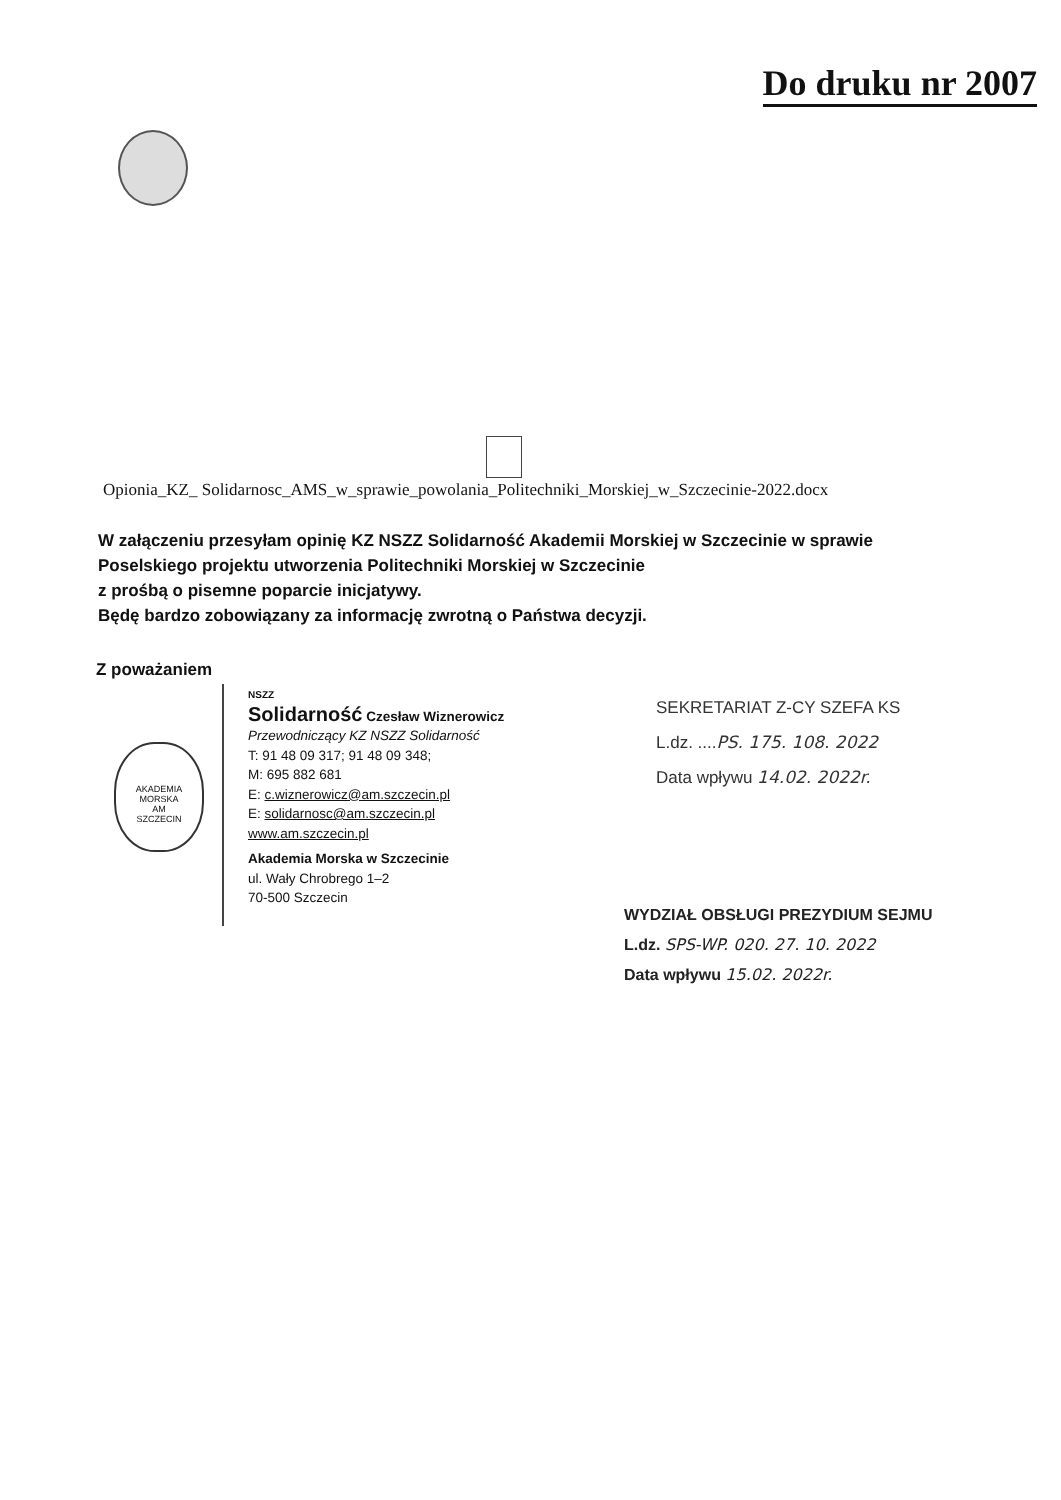Do druku nr 2007
Opionia_KZ_ Solidarnosc_AMS_w_sprawie_powolania_Politechniki_Morskiej_w_Szczecinie-2022.docx
W załączeniu przesyłam opinię KZ NSZZ Solidarność Akademii Morskiej w Szczecinie w sprawie
Poselskiego projektu utworzenia Politechniki Morskiej w Szczecinie
z prośbą o pisemne poparcie inicjatywy.
Będę bardzo zobowiązany za informację zwrotną o Państwa decyzji.
Z poważaniem
AKADEMIA MORSKA
AM
SZCZECIN
NSZZ
Solidarność Czesław Wiznerowicz
Przewodniczący KZ NSZZ Solidarność
T: 91 48 09 317; 91 48 09 348;
M: 695 882 681
E: c.wiznerowicz@am.szczecin.pl
E: solidarnosc@am.szczecin.pl
www.am.szczecin.pl
Akademia Morska w Szczecinie
ul. Wały Chrobrego 1–2
70-500 Szczecin
SEKRETARIAT Z-CY SZEFA KS
L.dz. ....PS. 175. 108. 2022
Data wpływu 14.02. 2022r.
WYDZIAŁ OBSŁUGI PREZYDIUM SEJMU
L.dz. SPS-WP. 020. 27. 10. 2022
Data wpływu 15.02. 2022r.